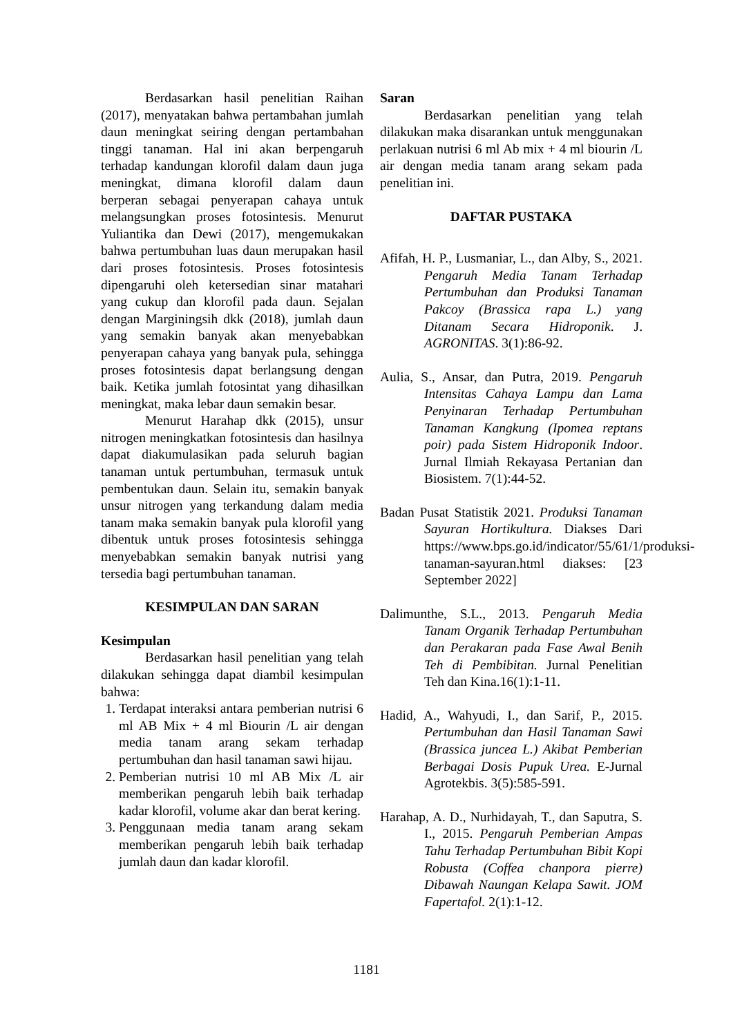Berdasarkan hasil penelitian Raihan (2017), menyatakan bahwa pertambahan jumlah daun meningkat seiring dengan pertambahan tinggi tanaman. Hal ini akan berpengaruh terhadap kandungan klorofil dalam daun juga meningkat, dimana klorofil dalam daun berperan sebagai penyerapan cahaya untuk melangsungkan proses fotosintesis. Menurut Yuliantika dan Dewi (2017), mengemukakan bahwa pertumbuhan luas daun merupakan hasil dari proses fotosintesis. Proses fotosintesis dipengaruhi oleh ketersedian sinar matahari yang cukup dan klorofil pada daun. Sejalan dengan Marginingsih dkk (2018), jumlah daun yang semakin banyak akan menyebabkan penyerapan cahaya yang banyak pula, sehingga proses fotosintesis dapat berlangsung dengan baik. Ketika jumlah fotosintat yang dihasilkan meningkat, maka lebar daun semakin besar.
Menurut Harahap dkk (2015), unsur nitrogen meningkatkan fotosintesis dan hasilnya dapat diakumulasikan pada seluruh bagian tanaman untuk pertumbuhan, termasuk untuk pembentukan daun. Selain itu, semakin banyak unsur nitrogen yang terkandung dalam media tanam maka semakin banyak pula klorofil yang dibentuk untuk proses fotosintesis sehingga menyebabkan semakin banyak nutrisi yang tersedia bagi pertumbuhan tanaman.
KESIMPULAN DAN SARAN
Kesimpulan
Berdasarkan hasil penelitian yang telah dilakukan sehingga dapat diambil kesimpulan bahwa:
1. Terdapat interaksi antara pemberian nutrisi 6 ml AB Mix + 4 ml Biourin /L air dengan media tanam arang sekam terhadap pertumbuhan dan hasil tanaman sawi hijau.
2. Pemberian nutrisi 10 ml AB Mix /L air memberikan pengaruh lebih baik terhadap kadar klorofil, volume akar dan berat kering.
3. Penggunaan media tanam arang sekam memberikan pengaruh lebih baik terhadap jumlah daun dan kadar klorofil.
Saran
Berdasarkan penelitian yang telah dilakukan maka disarankan untuk menggunakan perlakuan nutrisi 6 ml Ab mix + 4 ml biourin /L air dengan media tanam arang sekam pada penelitian ini.
DAFTAR PUSTAKA
Afifah, H. P., Lusmaniar, L., dan Alby, S., 2021. Pengaruh Media Tanam Terhadap Pertumbuhan dan Produksi Tanaman Pakcoy (Brassica rapa L.) yang Ditanam Secara Hidroponik. J. AGRONITAS. 3(1):86-92.
Aulia, S., Ansar, dan Putra, 2019. Pengaruh Intensitas Cahaya Lampu dan Lama Penyinaran Terhadap Pertumbuhan Tanaman Kangkung (Ipomea reptans poir) pada Sistem Hidroponik Indoor. Jurnal Ilmiah Rekayasa Pertanian dan Biosistem. 7(1):44-52.
Badan Pusat Statistik 2021. Produksi Tanaman Sayuran Hortikultura. Diakses Dari https://www.bps.go.id/indicator/55/61/1/produksi-tanaman-sayuran.html diakses: [23 September 2022]
Dalimunthe, S.L., 2013. Pengaruh Media Tanam Organik Terhadap Pertumbuhan dan Perakaran pada Fase Awal Benih Teh di Pembibitan. Jurnal Penelitian Teh dan Kina.16(1):1-11.
Hadid, A., Wahyudi, I., dan Sarif, P., 2015. Pertumbuhan dan Hasil Tanaman Sawi (Brassica juncea L.) Akibat Pemberian Berbagai Dosis Pupuk Urea. E-Jurnal Agrotekbis. 3(5):585-591.
Harahap, A. D., Nurhidayah, T., dan Saputra, S. I., 2015. Pengaruh Pemberian Ampas Tahu Terhadap Pertumbuhan Bibit Kopi Robusta (Coffea chanpora pierre) Dibawah Naungan Kelapa Sawit. JOM Fapertafol. 2(1):1-12.
1181